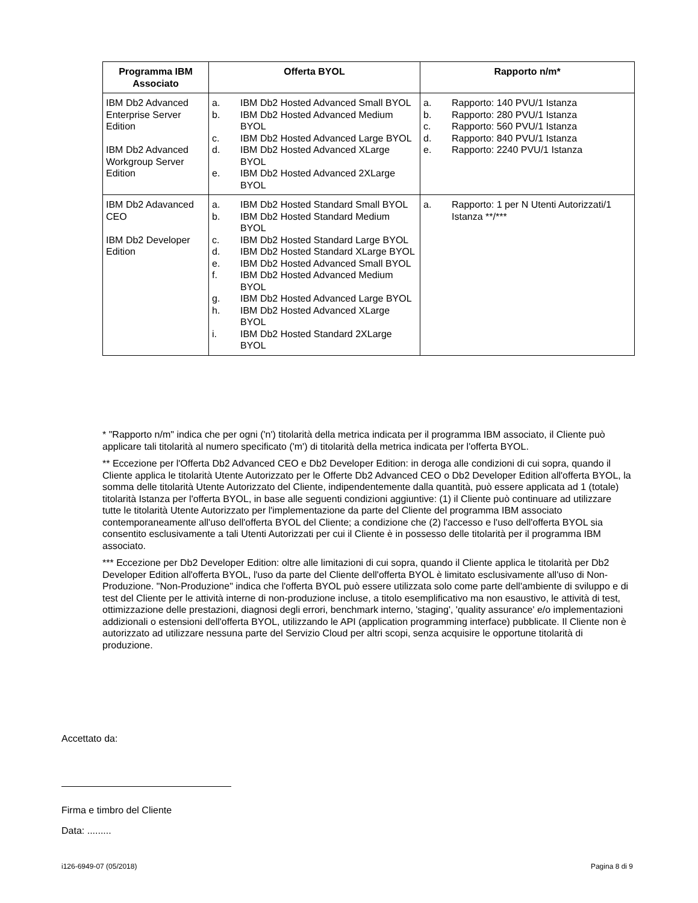| Programma IBM Associato | Offerta BYOL | Rapporto n/m* |
| --- | --- | --- |
| IBM Db2 Advanced Enterprise Server Edition IBM Db2 Advanced Workgroup Server Edition | a. IBM Db2 Hosted Advanced Small BYOL b. IBM Db2 Hosted Advanced Medium BYOL c. IBM Db2 Hosted Advanced Large BYOL d. IBM Db2 Hosted Advanced XLarge BYOL e. IBM Db2 Hosted Advanced 2XLarge BYOL | a. Rapporto: 140 PVU/1 Istanza b. Rapporto: 280 PVU/1 Istanza c. Rapporto: 560 PVU/1 Istanza d. Rapporto: 840 PVU/1 Istanza e. Rapporto: 2240 PVU/1 Istanza |
| IBM Db2 Adavanced CEO IBM Db2 Developer Edition | a. IBM Db2 Hosted Standard Small BYOL b. IBM Db2 Hosted Standard Medium BYOL c. IBM Db2 Hosted Standard Large BYOL d. IBM Db2 Hosted Standard XLarge BYOL e. IBM Db2 Hosted Advanced Small BYOL f. IBM Db2 Hosted Advanced Medium BYOL g. IBM Db2 Hosted Advanced Large BYOL h. IBM Db2 Hosted Advanced XLarge BYOL i. IBM Db2 Hosted Standard 2XLarge BYOL | a. Rapporto: 1 per N Utenti Autorizzati/1 Istanza **/*** |
* "Rapporto n/m" indica che per ogni ('n') titolarità della metrica indicata per il programma IBM associato, il Cliente può applicare tali titolarità al numero specificato ('m') di titolarità della metrica indicata per l'offerta BYOL.
** Eccezione per l'Offerta Db2 Advanced CEO e Db2 Developer Edition: in deroga alle condizioni di cui sopra, quando il Cliente applica le titolarità Utente Autorizzato per le Offerte Db2 Advanced CEO o Db2 Developer Edition all'offerta BYOL, la somma delle titolarità Utente Autorizzato del Cliente, indipendentemente dalla quantità, può essere applicata ad 1 (totale) titolarità Istanza per l'offerta BYOL, in base alle seguenti condizioni aggiuntive: (1) il Cliente può continuare ad utilizzare tutte le titolarità Utente Autorizzato per l'implementazione da parte del Cliente del programma IBM associato contemporaneamente all'uso dell'offerta BYOL del Cliente; a condizione che (2) l'accesso e l'uso dell'offerta BYOL sia consentito esclusivamente a tali Utenti Autorizzati per cui il Cliente è in possesso delle titolarità per il programma IBM associato.
*** Eccezione per Db2 Developer Edition: oltre alle limitazioni di cui sopra, quando il Cliente applica le titolarità per Db2 Developer Edition all'offerta BYOL, l'uso da parte del Cliente dell'offerta BYOL è limitato esclusivamente all'uso di Non-Produzione. "Non-Produzione" indica che l'offerta BYOL può essere utilizzata solo come parte dell'ambiente di sviluppo e di test del Cliente per le attività interne di non-produzione incluse, a titolo esemplificativo ma non esaustivo, le attività di test, ottimizzazione delle prestazioni, diagnosi degli errori, benchmark interno, 'staging', 'quality assurance' e/o implementazioni addizionali o estensioni dell'offerta BYOL, utilizzando le API (application programming interface) pubblicate. Il Cliente non è autorizzato ad utilizzare nessuna parte del Servizio Cloud per altri scopi, senza acquisire le opportune titolarità di produzione.
Accettato da:
Firma e timbro del Cliente
Data: .........
i126-6949-07 (05/2018) Pagina 8 di 9